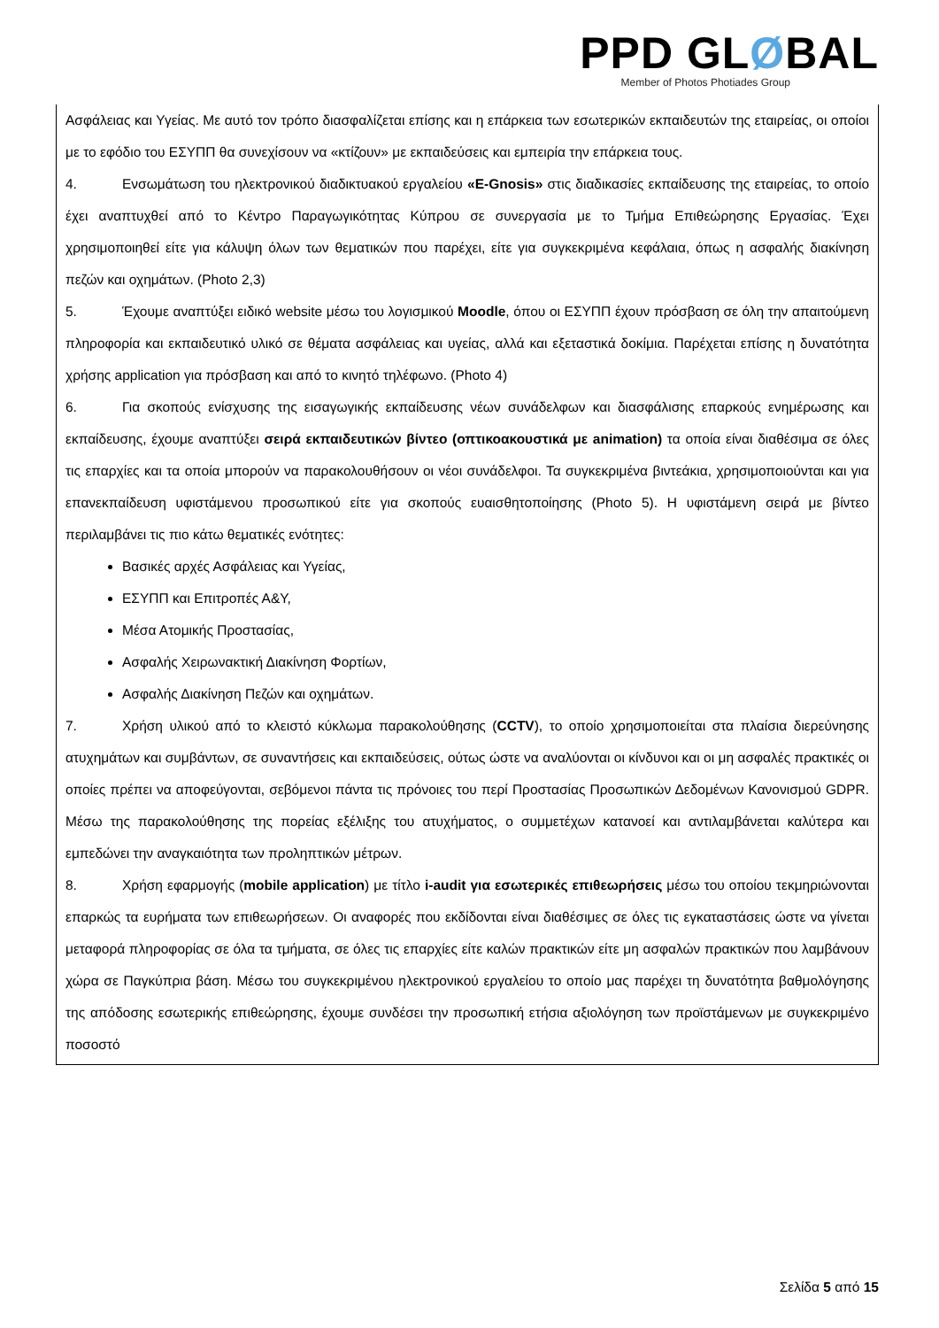PPD GLØBAL
Member of Photos Photiades Group
Ασφάλειας και Υγείας. Με αυτό τον τρόπο διασφαλίζεται επίσης και η επάρκεια των εσωτερικών εκπαιδευτών της εταιρείας, οι οποίοι με το εφόδιο του ΕΣΥΠΠ θα συνεχίσουν να «κτίζουν» με εκπαιδεύσεις και εμπειρία την επάρκεια τους.
4. Ενσωμάτωση του ηλεκτρονικού διαδικτυακού εργαλείου «E-Gnosis» στις διαδικασίες εκπαίδευσης της εταιρείας, το οποίο έχει αναπτυχθεί από το Κέντρο Παραγωγικότητας Κύπρου σε συνεργασία με το Τμήμα Επιθεώρησης Εργασίας. Έχει χρησιμοποιηθεί είτε για κάλυψη όλων των θεματικών που παρέχει, είτε για συγκεκριμένα κεφάλαια, όπως η ασφαλής διακίνηση πεζών και οχημάτων. (Photo 2,3)
5. Έχουμε αναπτύξει ειδικό website μέσω του λογισμικού Moodle, όπου οι ΕΣΥΠΠ έχουν πρόσβαση σε όλη την απαιτούμενη πληροφορία και εκπαιδευτικό υλικό σε θέματα ασφάλειας και υγείας, αλλά και εξεταστικά δοκίμια. Παρέχεται επίσης η δυνατότητα χρήσης application για πρόσβαση και από το κινητό τηλέφωνο. (Photo 4)
6. Για σκοπούς ενίσχυσης της εισαγωγικής εκπαίδευσης νέων συνάδελφων και διασφάλισης επαρκούς ενημέρωσης και εκπαίδευσης, έχουμε αναπτύξει σειρά εκπαιδευτικών βίντεο (οπτικοακουστικά με animation) τα οποία είναι διαθέσιμα σε όλες τις επαρχίες και τα οποία μπορούν να παρακολουθήσουν οι νέοι συνάδελφοι. Τα συγκεκριμένα βιντεάκια, χρησιμοποιούνται και για επανεκπαίδευση υφιστάμενου προσωπικού είτε για σκοπούς ευαισθητοποίησης (Photo 5). Η υφιστάμενη σειρά με βίντεο περιλαμβάνει τις πιο κάτω θεματικές ενότητες:
Βασικές αρχές Ασφάλειας και Υγείας,
ΕΣΥΠΠ και Επιτροπές Α&Υ,
Μέσα Ατομικής Προστασίας,
Ασφαλής Χειρωνακτική Διακίνηση Φορτίων,
Ασφαλής Διακίνηση Πεζών και οχημάτων.
7. Χρήση υλικού από το κλειστό κύκλωμα παρακολούθησης (CCTV), το οποίο χρησιμοποιείται στα πλαίσια διερεύνησης ατυχημάτων και συμβάντων, σε συναντήσεις και εκπαιδεύσεις, ούτως ώστε να αναλύονται οι κίνδυνοι και οι μη ασφαλές πρακτικές οι οποίες πρέπει να αποφεύγονται, σεβόμενοι πάντα τις πρόνοιες του περί Προστασίας Προσωπικών Δεδομένων Κανονισμού GDPR. Μέσω της παρακολούθησης της πορείας εξέλιξης του ατυχήματος, ο συμμετέχων κατανοεί και αντιλαμβάνεται καλύτερα και εμπεδώνει την αναγκαιότητα των προληπτικών μέτρων.
8. Χρήση εφαρμογής (mobile application) με τίτλο i-audit για εσωτερικές επιθεωρήσεις μέσω του οποίου τεκμηριώνονται επαρκώς τα ευρήματα των επιθεωρήσεων. Οι αναφορές που εκδίδονται είναι διαθέσιμες σε όλες τις εγκαταστάσεις ώστε να γίνεται μεταφορά πληροφορίας σε όλα τα τμήματα, σε όλες τις επαρχίες είτε καλών πρακτικών είτε μη ασφαλών πρακτικών που λαμβάνουν χώρα σε Παγκύπρια βάση. Μέσω του συγκεκριμένου ηλεκτρονικού εργαλείου το οποίο μας παρέχει τη δυνατότητα βαθμολόγησης της απόδοσης εσωτερικής επιθεώρησης, έχουμε συνδέσει την προσωπική ετήσια αξιολόγηση των προϊστάμενων με συγκεκριμένο ποσοστό
Σελίδα 5 από 15